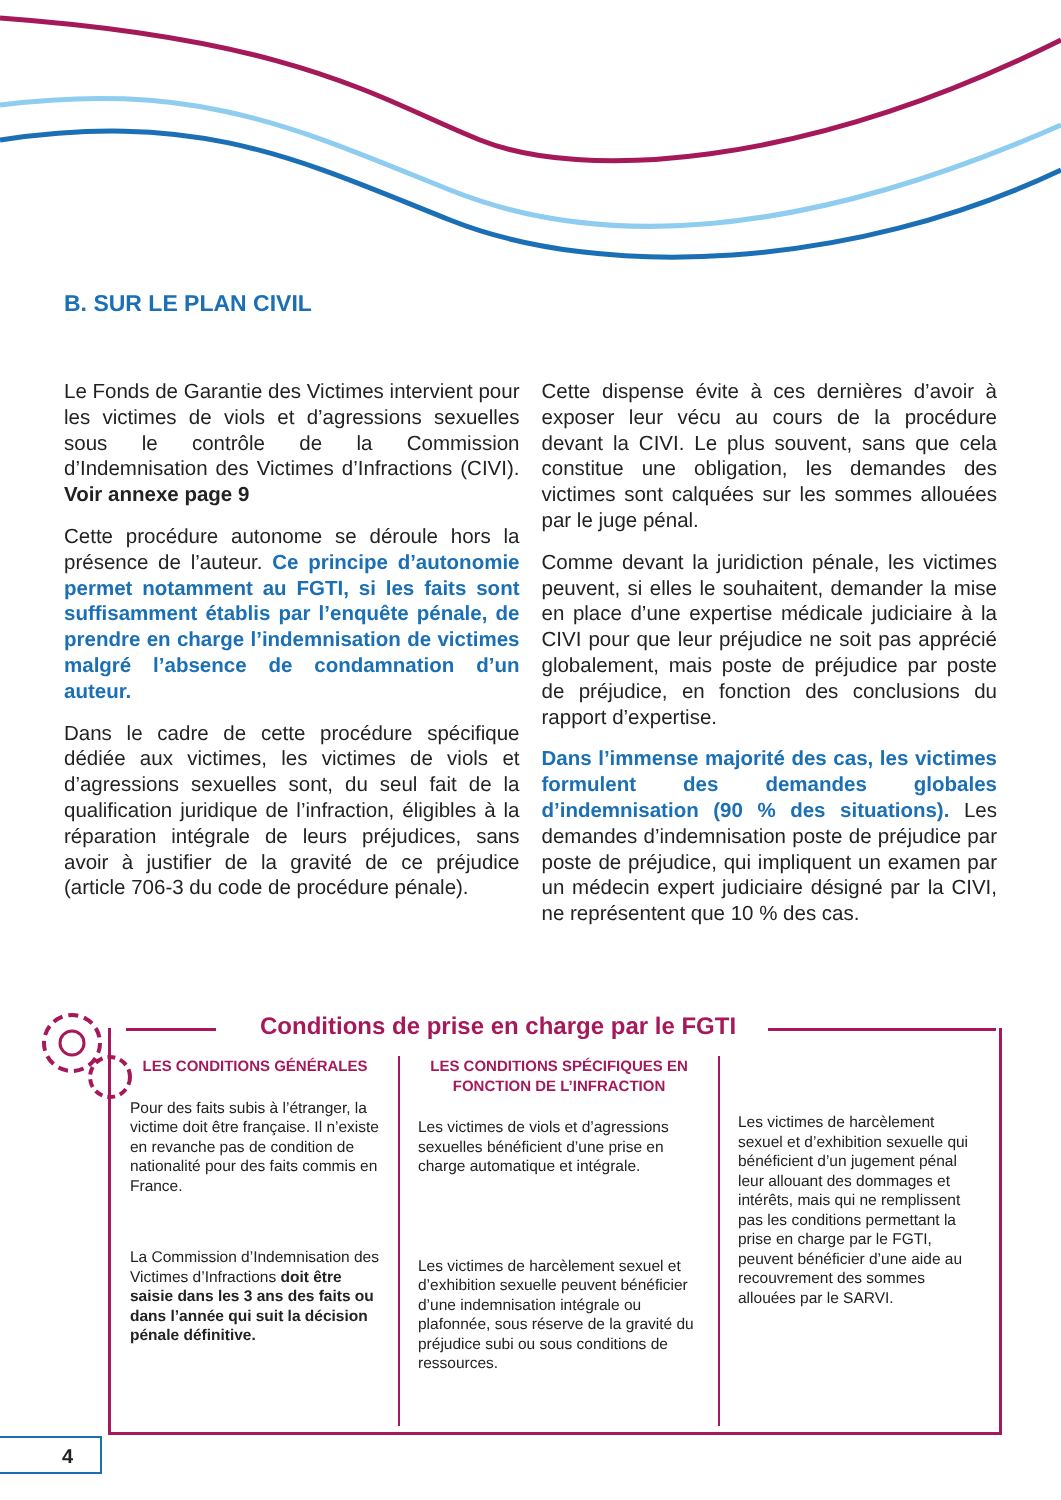B. SUR LE PLAN CIVIL
Le Fonds de Garantie des Victimes intervient pour les victimes de viols et d’agressions sexuelles sous le contrôle de la Commission d’Indemnisation des Victimes d’Infractions (CIVI). Voir annexe page 9
Cette procédure autonome se déroule hors la présence de l’auteur. Ce principe d’autonomie permet notamment au FGTI, si les faits sont suffisamment établis par l’enquête pénale, de prendre en charge l’indemnisation de victimes malgré l’absence de condamnation d’un auteur.
Dans le cadre de cette procédure spécifique dédiée aux victimes, les victimes de viols et d’agressions sexuelles sont, du seul fait de la qualification juridique de l’infraction, éligibles à la réparation intégrale de leurs préjudices, sans avoir à justifier de la gravité de ce préjudice (article 706-3 du code de procédure pénale).
Cette dispense évite à ces dernières d’avoir à exposer leur vécu au cours de la procédure devant la CIVI. Le plus souvent, sans que cela constitue une obligation, les demandes des victimes sont calquées sur les sommes allouées par le juge pénal.
Comme devant la juridiction pénale, les victimes peuvent, si elles le souhaitent, demander la mise en place d’une expertise médicale judiciaire à la CIVI pour que leur préjudice ne soit pas apprécié globalement, mais poste de préjudice par poste de préjudice, en fonction des conclusions du rapport d’expertise.
Dans l’immense majorité des cas, les victimes formulent des demandes globales d’indemnisation (90 % des situations). Les demandes d’indemnisation poste de préjudice par poste de préjudice, qui impliquent un examen par un médecin expert judiciaire désigné par la CIVI, ne représentent que 10 % des cas.
Conditions de prise en charge par le FGTI
LES CONDITIONS GÉNÉRALES
Pour des faits subis à l’étranger, la victime doit être française. Il n’existe en revanche pas de condition de nationalité pour des faits commis en France.
La Commission d’Indemnisation des Victimes d’Infractions doit être saisie dans les 3 ans des faits ou dans l’année qui suit la décision pénale définitive.
LES CONDITIONS SPÉCIFIQUES EN FONCTION DE L’INFRACTION
Les victimes de viols et d’agressions sexuelles bénéficient d’une prise en charge automatique et intégrale.
Les victimes de harcèlement sexuel et d’exhibition sexuelle peuvent bénéficier d’une indemnisation intégrale ou plafonnée, sous réserve de la gravité du préjudice subi ou sous conditions de ressources.
Les victimes de harcèlement sexuel et d’exhibition sexuelle qui bénéficient d’un jugement pénal leur allouant des dommages et intérêts, mais qui ne remplissent pas les conditions permettant la prise en charge par le FGTI, peuvent bénéficier d’une aide au recouvrement des sommes allouées par le SARVI.
4